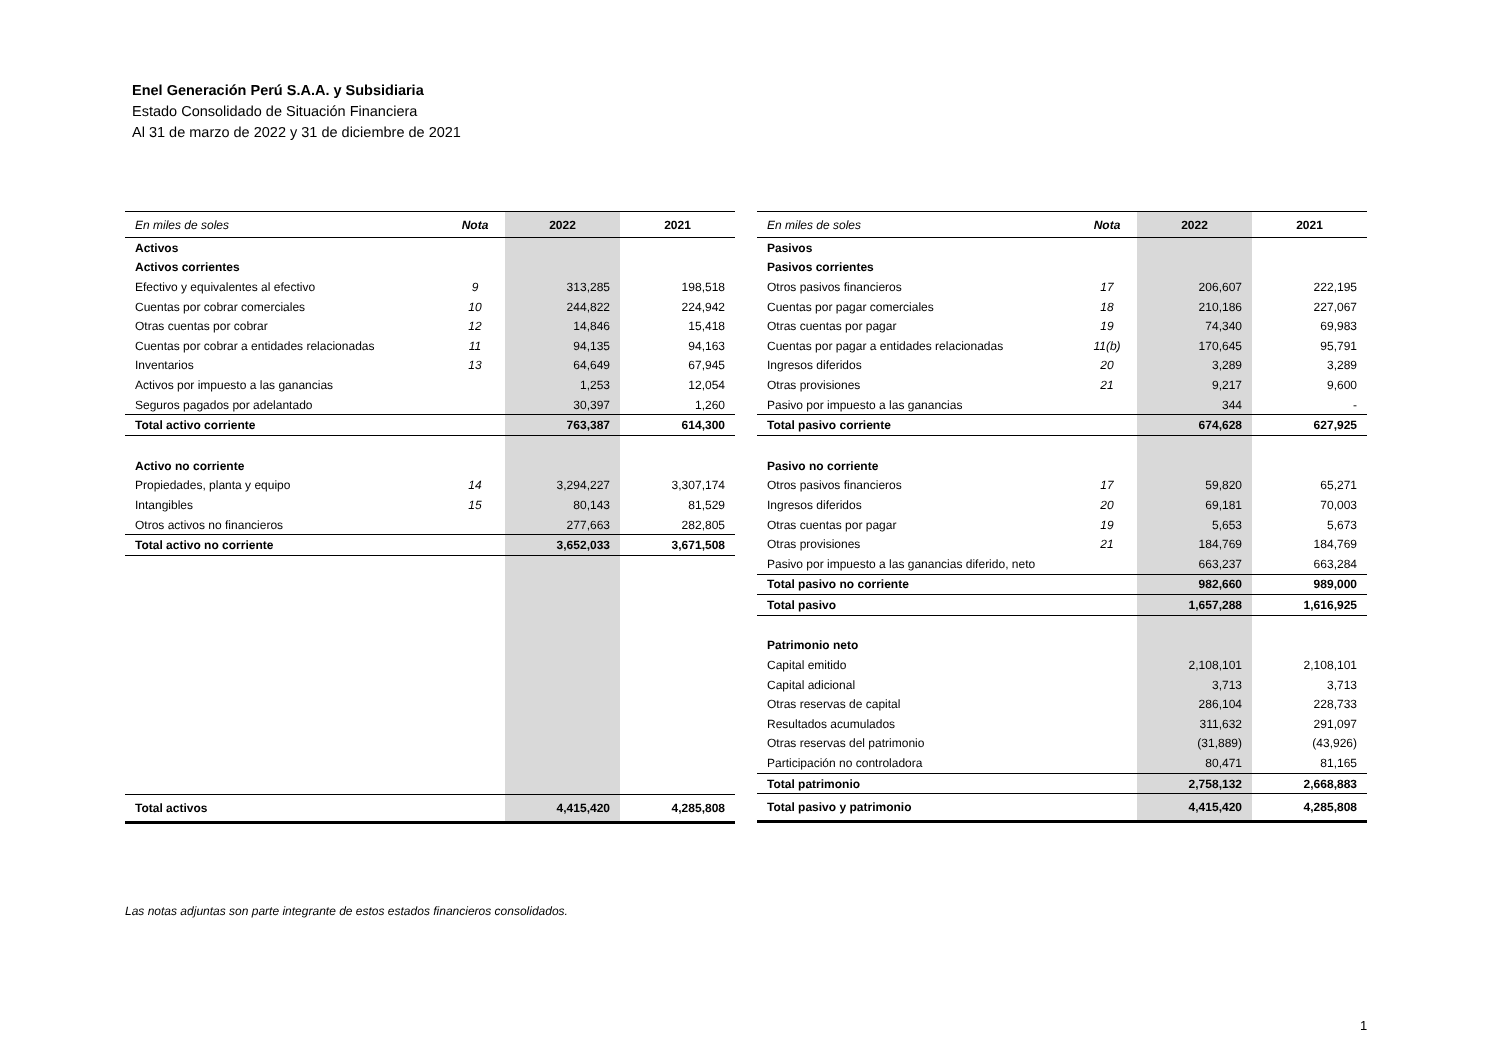Enel Generación Perú S.A.A. y Subsidiaria
Estado Consolidado de Situación Financiera
Al 31 de marzo de 2022 y 31 de diciembre de 2021
| En miles de soles | Nota | 2022 | 2021 |
| --- | --- | --- | --- |
| Activos | | | |
| Activos corrientes | | | |
| Efectivo y equivalentes al efectivo | 9 | 313,285 | 198,518 |
| Cuentas por cobrar comerciales | 10 | 244,822 | 224,942 |
| Otras cuentas por cobrar | 12 | 14,846 | 15,418 |
| Cuentas por cobrar a entidades relacionadas | 11 | 94,135 | 94,163 |
| Inventarios | 13 | 64,649 | 67,945 |
| Activos por impuesto a las ganancias | | 1,253 | 12,054 |
| Seguros pagados por adelantado | | 30,397 | 1,260 |
| Total activo corriente | | 763,387 | 614,300 |
| Activo no corriente | | | |
| Propiedades, planta y equipo | 14 | 3,294,227 | 3,307,174 |
| Intangibles | 15 | 80,143 | 81,529 |
| Otros activos no financieros | | 277,663 | 282,805 |
| Total activo no corriente | | 3,652,033 | 3,671,508 |
| Total activos | | 4,415,420 | 4,285,808 |
| En miles de soles | Nota | 2022 | 2021 |
| --- | --- | --- | --- |
| Pasivos | | | |
| Pasivos corrientes | | | |
| Otros pasivos financieros | 17 | 206,607 | 222,195 |
| Cuentas por pagar comerciales | 18 | 210,186 | 227,067 |
| Otras cuentas por pagar | 19 | 74,340 | 69,983 |
| Cuentas por pagar a entidades relacionadas | 11(b) | 170,645 | 95,791 |
| Ingresos diferidos | 20 | 3,289 | 3,289 |
| Otras provisiones | 21 | 9,217 | 9,600 |
| Pasivo por impuesto a las ganancias | | 344 | - |
| Total pasivo corriente | | 674,628 | 627,925 |
| Pasivo no corriente | | | |
| Otros pasivos financieros | 17 | 59,820 | 65,271 |
| Ingresos diferidos | 20 | 69,181 | 70,003 |
| Otras cuentas por pagar | 19 | 5,653 | 5,673 |
| Otras provisiones | 21 | 184,769 | 184,769 |
| Pasivo por impuesto a las ganancias diferido, neto | | 663,237 | 663,284 |
| Total pasivo no corriente | | 982,660 | 989,000 |
| Total pasivo | | 1,657,288 | 1,616,925 |
| Patrimonio neto | | | |
| Capital emitido | | 2,108,101 | 2,108,101 |
| Capital adicional | | 3,713 | 3,713 |
| Otras reservas de capital | | 286,104 | 228,733 |
| Resultados acumulados | | 311,632 | 291,097 |
| Otras reservas del patrimonio | | (31,889) | (43,926) |
| Participación no controladora | | 80,471 | 81,165 |
| Total patrimonio | | 2,758,132 | 2,668,883 |
| Total pasivo y patrimonio | | 4,415,420 | 4,285,808 |
Las notas adjuntas son parte integrante de estos estados financieros consolidados.
1